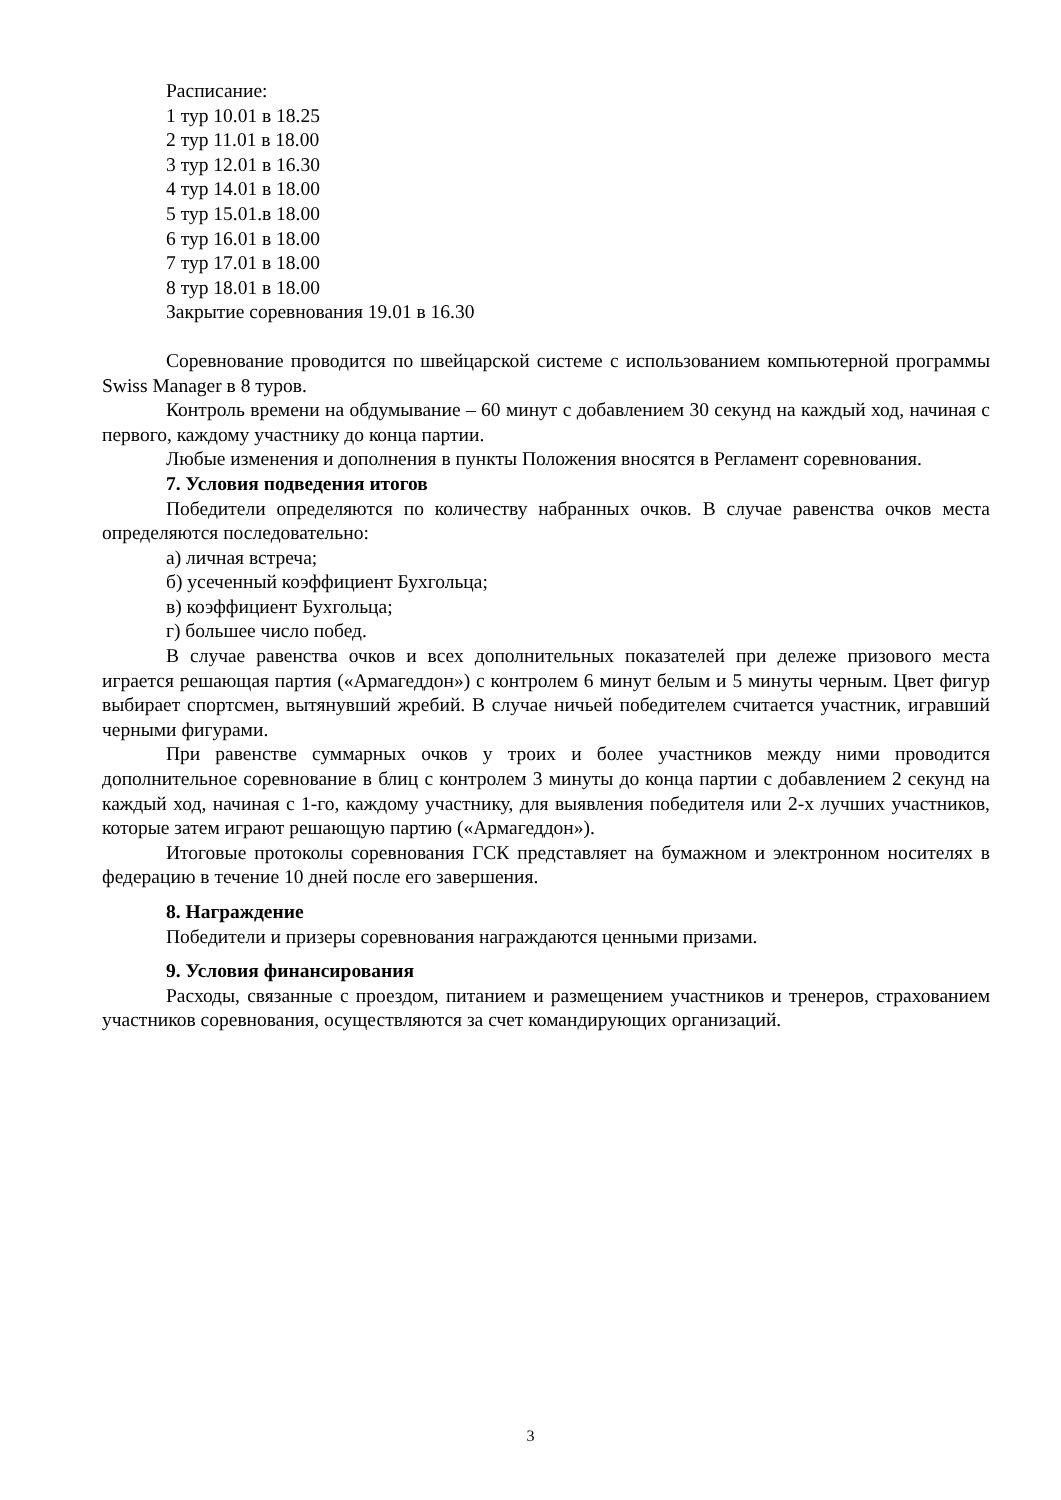Расписание:
1 тур 10.01 в 18.25
2 тур 11.01 в 18.00
3 тур 12.01 в 16.30
4 тур 14.01 в 18.00
5 тур 15.01.в 18.00
6 тур 16.01 в 18.00
7 тур 17.01 в 18.00
8 тур 18.01 в 18.00
Закрытие соревнования 19.01 в 16.30
Соревнование проводится по швейцарской системе с использованием компьютерной программы Swiss Manager в 8 туров.
Контроль времени на обдумывание – 60 минут с добавлением 30 секунд на каждый ход, начиная с первого, каждому участнику до конца партии.
Любые изменения и дополнения в пункты Положения вносятся в Регламент соревнования.
7. Условия подведения итогов
Победители определяются по количеству набранных очков. В случае равенства очков места определяются последовательно:
а) личная встреча;
б) усеченный коэффициент Бухгольца;
в) коэффициент Бухгольца;
г) большее число побед.
В случае равенства очков и всех дополнительных показателей при дележе призового места играется решающая партия («Армагеддон») с контролем 6 минут белым и 5 минуты черным. Цвет фигур выбирает спортсмен, вытянувший жребий. В случае ничьей победителем считается участник, игравший черными фигурами.
При равенстве суммарных очков у троих и более участников между ними проводится дополнительное соревнование в блиц с контролем 3 минуты до конца партии с добавлением 2 секунд на каждый ход, начиная с 1-го, каждому участнику, для выявления победителя или 2-х лучших участников, которые затем играют решающую партию («Армагеддон»).
Итоговые протоколы соревнования ГСК представляет на бумажном и электронном носителях в федерацию в течение 10 дней после его завершения.
8. Награждение
Победители и призеры соревнования награждаются ценными призами.
9. Условия финансирования
Расходы, связанные с проездом, питанием и размещением участников и тренеров, страхованием участников соревнования, осуществляются за счет командирующих организаций.
3